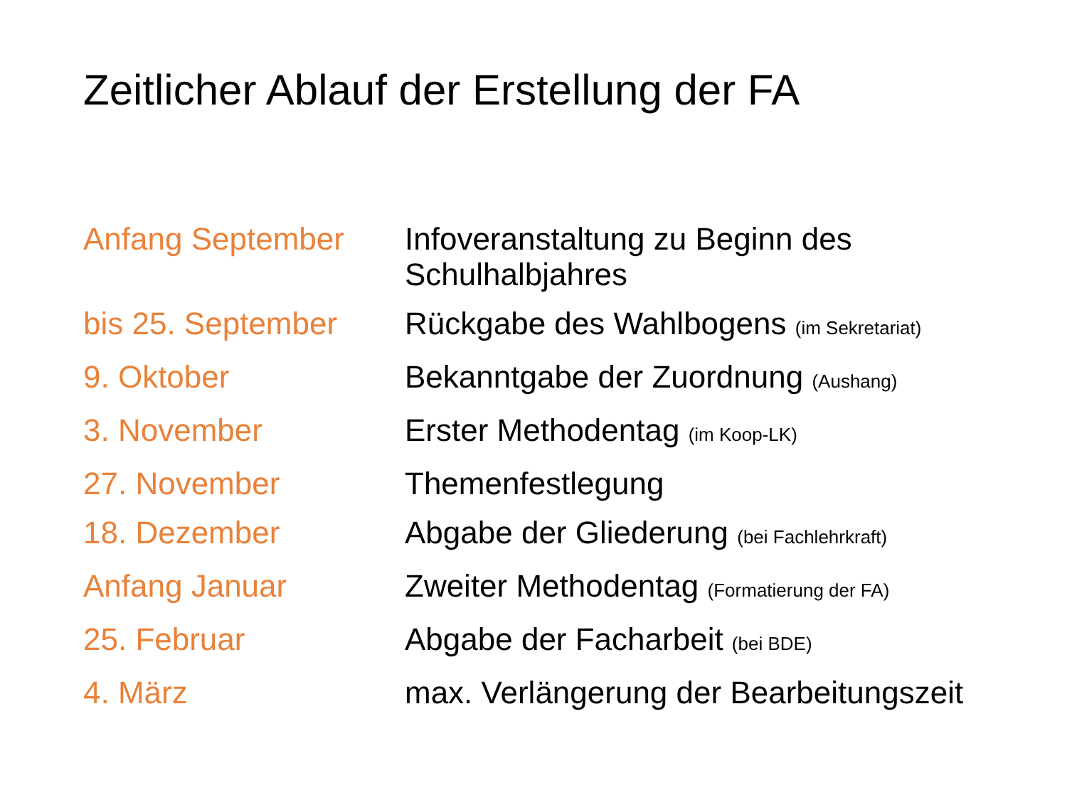Zeitlicher Ablauf der Erstellung der FA
| Anfang September | Infoveranstaltung zu Beginn des Schulhalbjahres |
| bis 25. September | Rückgabe des Wahlbogens (im Sekretariat) |
| 9. Oktober | Bekanntgabe der Zuordnung (Aushang) |
| 3. November | Erster Methodentag (im Koop-LK) |
| 27. November | Themenfestlegung |
| 18. Dezember | Abgabe der Gliederung (bei Fachlehrkraft) |
| Anfang Januar | Zweiter Methodentag (Formatierung der FA) |
| 25. Februar | Abgabe der Facharbeit (bei BDE) |
| 4. März | max. Verlängerung der Bearbeitungszeit |